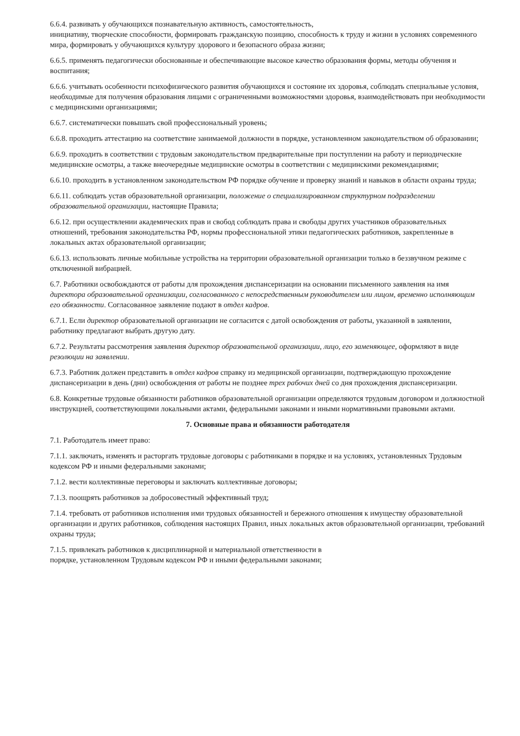6.6.4. развивать у обучающихся познавательную активность, самостоятельность,
инициативу, творческие способности, формировать гражданскую позицию, способность к труду и жизни в условиях современного мира, формировать у обучающихся культуру здорового и безопасного образа жизни;
6.6.5. применять педагогически обоснованные и обеспечивающие высокое качество образования формы, методы обучения и воспитания;
6.6.6. учитывать особенности психофизического развития обучающихся и состояние их здоровья, соблюдать специальные условия, необходимые для получения образования лицами с ограниченными возможностями здоровья, взаимодействовать при необходимости с медицинскими организациями;
6.6.7. систематически повышать свой профессиональный уровень;
6.6.8. проходить аттестацию на соответствие занимаемой должности в порядке, установленном законодательством об образовании;
6.6.9. проходить в соответствии с трудовым законодательством предварительные при поступлении на работу и периодические медицинские осмотры, а также внеочередные медицинские осмотры в соответствии с медицинскими рекомендациями;
6.6.10. проходить в установленном законодательством РФ порядке обучение и проверку знаний и навыков в области охраны труда;
6.6.11. соблюдать устав образовательной организации, положение о специализированном структурном подразделении образовательной организации, настоящие Правила;
6.6.12. при осуществлении академических прав и свобод соблюдать права и свободы других участников образовательных отношений, требования законодательства РФ, нормы профессиональной этики педагогических работников, закрепленные в локальных актах образовательной организации;
6.6.13. использовать личные мобильные устройства на территории образовательной организации только в беззвучном режиме с отключенной вибрацией.
6.7. Работники освобождаются от работы для прохождения диспансеризации на основании письменного заявления на имя директора образовательной организации, согласованного с непосредственным руководителем или лицом, временно исполняющим его обязанности. Согласованное заявление подают в отдел кадров.
6.7.1. Если директор образовательной организации не согласится с датой освобождения от работы, указанной в заявлении, работнику предлагают выбрать другую дату.
6.7.2. Результаты рассмотрения заявления директор образовательной организации, лицо, его заменяющее, оформляют в виде резолюции на заявлении.
6.7.3. Работник должен представить в отдел кадров справку из медицинской организации, подтверждающую прохождение диспансеризации в день (дни) освобождения от работы не позднее трех рабочих дней со дня прохождения диспансеризации.
6.8. Конкретные трудовые обязанности работников образовательной организации определяются трудовым договором и должностной инструкцией, соответствующими локальными актами, федеральными законами и иными нормативными правовыми актами.
7. Основные права и обязанности работодателя
7.1. Работодатель имеет право:
7.1.1. заключать, изменять и расторгать трудовые договоры с работниками в порядке и на условиях, установленных Трудовым кодексом РФ и иными федеральными законами;
7.1.2. вести коллективные переговоры и заключать коллективные договоры;
7.1.3. поощрять работников за добросовестный эффективный труд;
7.1.4. требовать от работников исполнения ими трудовых обязанностей и бережного отношения к имуществу образовательной организации и других работников, соблюдения настоящих Правил, иных локальных актов образовательной организации, требований охраны труда;
7.1.5. привлекать работников к дисциплинарной и материальной ответственности в
порядке, установленном Трудовым кодексом РФ и иными федеральными законами;